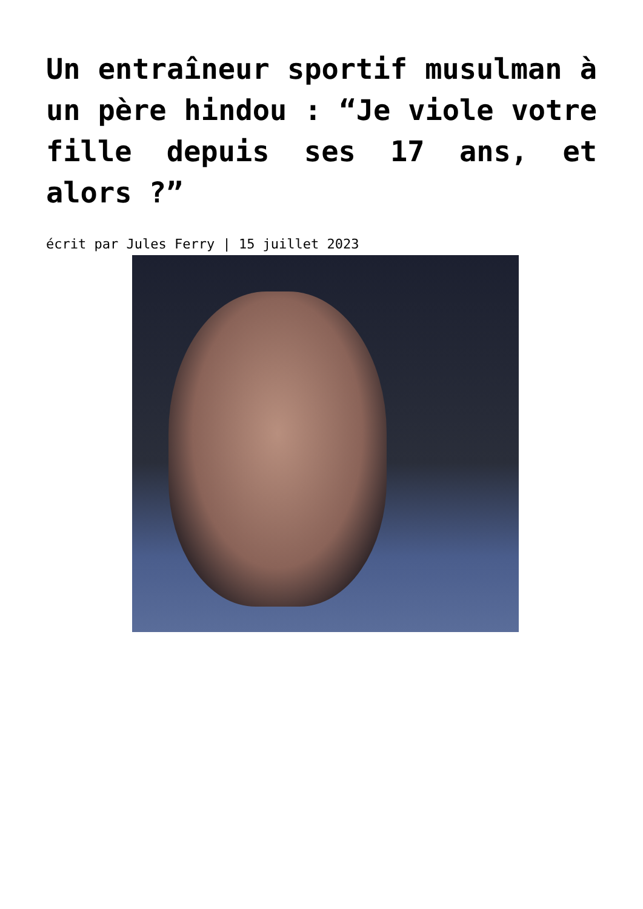Un entraîneur sportif musulman à un père hindou : “Je viole votre fille depuis ses 17 ans, et alors ?”
écrit par Jules Ferry | 15 juillet 2023